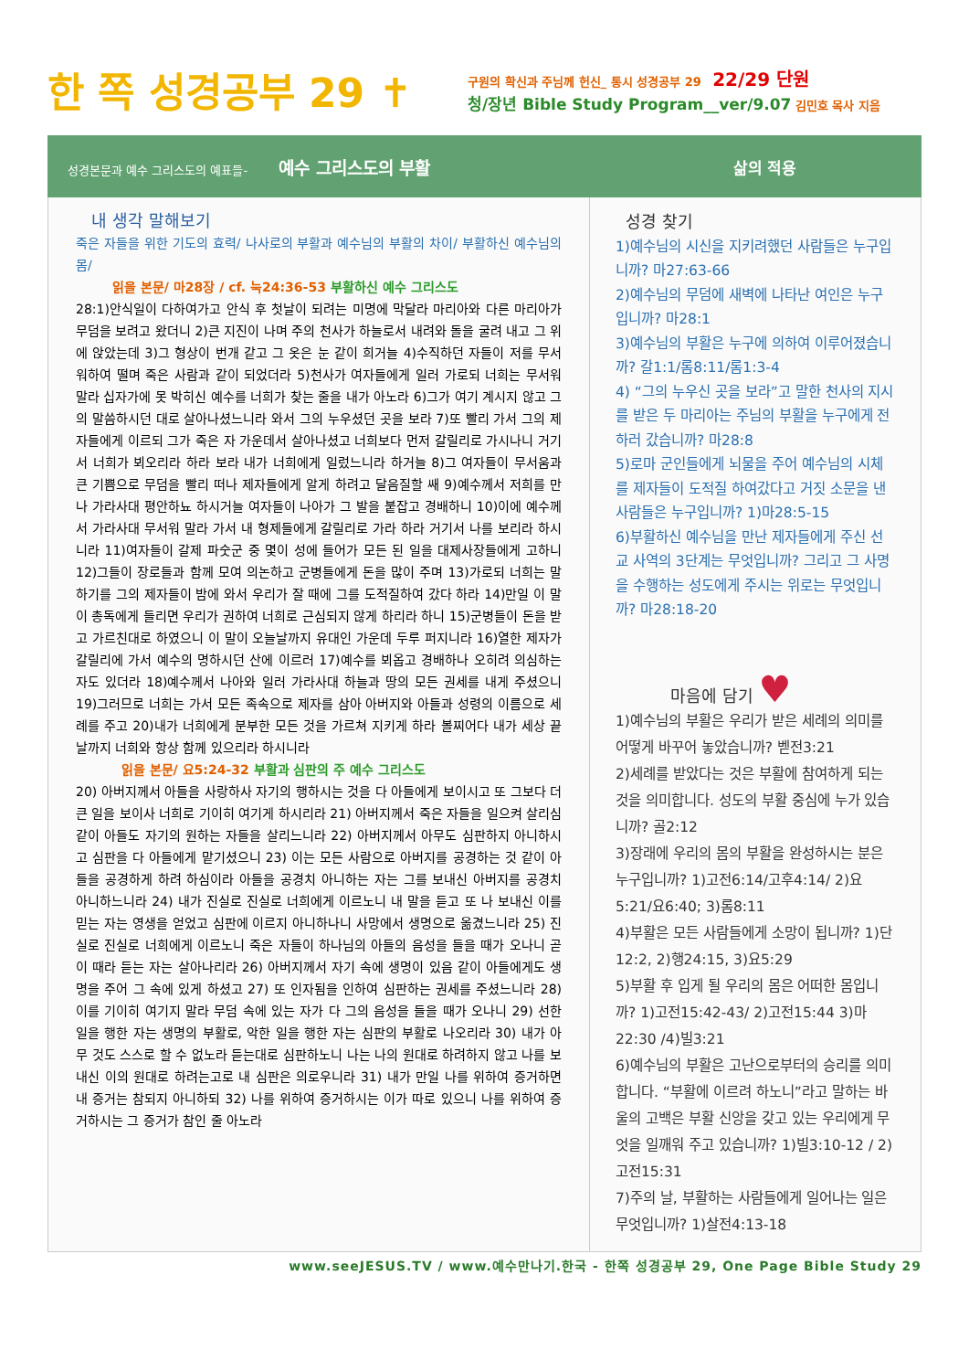한 쪽 성경공부 29 ✝
구원의 확신과 주님께 헌신_ 통시 성경공부 29 22/29 단원
청/장년 Bible Study Program__ver/9.07 김민호 목사 지음
성경본문과 예수 그리스도의 예표들- 예수 그리스도의 부활 삶의 적용
내 생각 말해보기
죽은 자들을 위한 기도의 효력/ 나사로의 부활과 예수님의 부활의 차이/ 부활하신 예수님의 몸/
읽을 본문/ 마28장 / cf. 눅24:36-53 부활하신 예수 그리스도
28:1)안식일이 다하여가고 안식 후 첫날이 되려는 미명에 막달라 마리아와 다른 마리아가 무덤을 보려고 왔더니 2)큰 지진이 나며 주의 천사가 하늘로서 내려와 돌을 굴려 내고 그 위에 앉았는데 3)그 형상이 번개 같고 그 옷은 눈 같이 희거늘 4)수직하던 자들이 저를 무서워하여 떨며 죽은 사람과 같이 되었더라 5)천사가 여자들에게 일러 가로되 너희는 무서워 말라 십자가에 못 박히신 예수를 너희가 찾는 줄을 내가 아노라 6)그가 여기 계시지 않고 그의 말씀하시던 대로 살아나셨느니라 와서 그의 누우셨던 곳을 보라 7)또 빨리 가서 그의 제자들에게 이르되 그가 죽은 자 가운데서 살아나셨고 너희보다 먼저 갈릴리로 가시나니 거기서 너희가 뵈오리라 하라 보라 내가 너희에게 일렀느니라 하거늘 8)그 여자들이 무서움과 큰 기쁨으로 무덤을 빨리 떠나 제자들에게 알게 하려고 달음질할 쌔 9)예수께서 저희를 만나 가라사대 평안하뇨 하시거늘 여자들이 나아가 그 발을 붙잡고 경배하니 10)이에 예수께서 가라사대 무서워 말라 가서 내 형제들에게 갈릴리로 가라 하라 거기서 나를 보리라 하시니라 11)여자들이 갈제 파숫군 중 몇이 성에 들어가 모든 된 일을 대제사장들에게 고하니 12)그들이 장로들과 함께 모여 의논하고 군병들에게 돈을 많이 주며 13)가로되 너희는 말하기를 그의 제자들이 밤에 와서 우리가 잘 때에 그를 도적질하여 갔다 하라 14)만일 이 말이 총독에게 들리면 우리가 권하여 너희로 근심되지 않게 하리라 하니 15)군병들이 돈을 받고 가르친대로 하였으니 이 말이 오늘날까지 유대인 가운데 두루 퍼지니라 16)열한 제자가 갈릴리에 가서 예수의 명하시던 산에 이르러 17)예수를 뵈옵고 경배하나 오히려 의심하는 자도 있더라 18)예수께서 나아와 일러 가라사대 하늘과 땅의 모든 권세를 내게 주셨으니 19)그러므로 너희는 가서 모든 족속으로 제자를 삼아 아버지와 아들과 성령의 이름으로 세례를 주고 20)내가 너희에게 분부한 모든 것을 가르쳐 지키게 하라 볼찌어다 내가 세상 끝날까지 너희와 항상 함께 있으리라 하시니라
읽을 본문/ 요5:24-32 부활과 심판의 주 예수 그리스도
20) 아버지께서 아들을 사랑하사 자기의 행하시는 것을 다 아들에게 보이시고 또 그보다 더 큰 일을 보이사 너희로 기이히 여기게 하시리라 21) 아버지께서 죽은 자들을 일으켜 살리심 같이 아들도 자기의 원하는 자들을 살리느니라 22) 아버지께서 아무도 심판하지 아니하시고 심판을 다 아들에게 맡기셨으니 23) 이는 모든 사람으로 아버지를 공경하는 것 같이 아들을 공경하게 하려 하심이라 아들을 공경치 아니하는 자는 그를 보내신 아버지를 공경치 아니하느니라 24) 내가 진실로 진실로 너희에게 이르노니 내 말을 듣고 또 나 보내신 이를 믿는 자는 영생을 얻었고 심판에 이르지 아니하나니 사망에서 생명으로 옮겼느니라 25) 진실로 진실로 너희에게 이르노니 죽은 자들이 하나님의 아들의 음성을 들을 때가 오나니 곧 이 때라 듣는 자는 살아나리라 26) 아버지께서 자기 속에 생명이 있음 같이 아들에게도 생명을 주어 그 속에 있게 하셨고 27) 또 인자됨을 인하여 심판하는 권세를 주셨느니라 28) 이를 기이히 여기지 말라 무덤 속에 있는 자가 다 그의 음성을 들을 때가 오나니 29) 선한 일을 행한 자는 생명의 부활로, 악한 일을 행한 자는 심판의 부활로 나오리라 30) 내가 아무 것도 스스로 할 수 없노라 듣는대로 심판하노니 나는 나의 원대로 하려하지 않고 나를 보내신 이의 원대로 하려는고로 내 심판은 의로우니라 31) 내가 만일 나를 위하여 증거하면 내 증거는 참되지 아니하되 32) 나를 위하여 증거하시는 이가 따로 있으니 나를 위하여 증거하시는 그 증거가 참인 줄 아노라
성경 찾기
1)예수님의 시신을 지키려했던 사람들은 누구입니까? 마27:63-66
2)예수님의 무덤에 새벽에 나타난 여인은 누구입니까? 마28:1
3)예수님의 부활은 누구에 의하여 이루어졌습니까? 갈1:1/롬8:11/롬1:3-4
4) “그의 누우신 곳을 보라”고 말한 천사의 지시를 받은 두 마리아는 주님의 부활을 누구에게 전하러 갔습니까? 마28:8
5)로마 군인들에게 뇌물을 주어 예수님의 시체를 제자들이 도적질 하여갔다고 거짓 소문을 낸 사람들은 누구입니까? 1)마28:5-15
6)부활하신 예수님을 만난 제자들에게 주신 선교 사역의 3단계는 무엇입니까? 그리고 그 사명을 수행하는 성도에게 주시는 위로는 무엇입니까? 마28:18-20
마음에 담기 ♥
1)예수님의 부활은 우리가 받은 세례의 의미를 어떻게 바꾸어 놓았습니까? 벧전3:21
2)세례를 받았다는 것은 부활에 참여하게 되는 것을 의미합니다. 성도의 부활 중심에 누가 있습니까? 골2:12
3)장래에 우리의 몸의 부활을 완성하시는 분은 누구입니까? 1)고전6:14/고후4:14/ 2)요5:21/요6:40; 3)롬8:11
4)부활은 모든 사람들에게 소망이 됩니까? 1)단12:2, 2)행24:15, 3)요5:29
5)부활 후 입게 될 우리의 몸은 어떠한 몸입니까? 1)고전15:42-43/ 2)고전15:44 3)마22:30 /4)빌3:21
6)예수님의 부활은 고난으로부터의 승리를 의미합니다. “부활에 이르려 하노니”라고 말하는 바울의 고백은 부활 신앙을 갖고 있는 우리에게 무엇을 일깨워 주고 있습니까? 1)빌3:10-12 / 2)고전15:31
7)주의 날, 부활하는 사람들에게 일어나는 일은 무엇입니까? 1)살전4:13-18
www.seeJESUS.TV / www.예수만나기.한국 - 한쪽 성경공부 29, One Page Bible Study 29